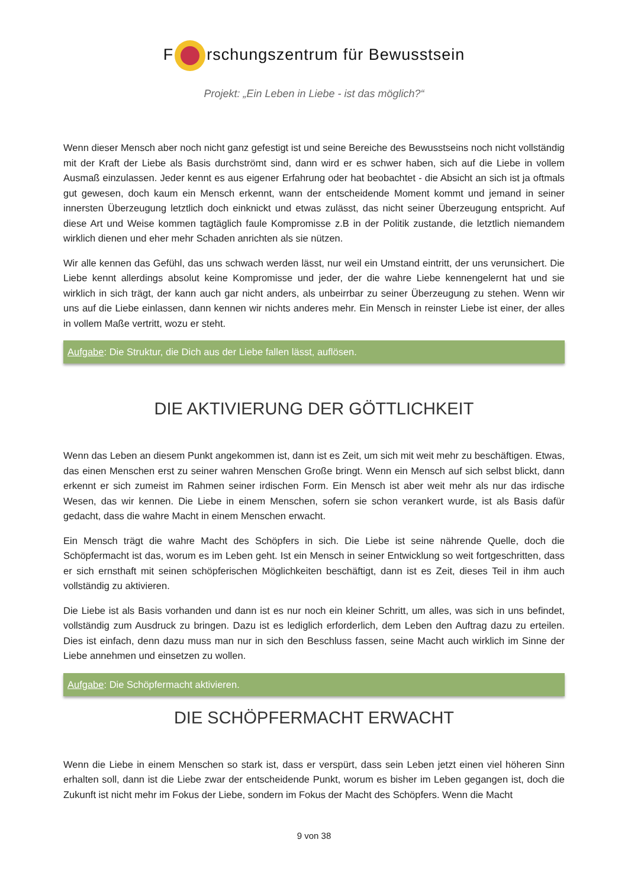F rschungszentrum für Bewusstsein
Projekt: „Ein Leben in Liebe - ist das möglich?“
Wenn dieser Mensch aber noch nicht ganz gefestigt ist und seine Bereiche des Bewusstseins noch nicht vollständig mit der Kraft der Liebe als Basis durchströmt sind, dann wird er es schwer haben, sich auf die Liebe in vollem Ausmaß einzulassen. Jeder kennt es aus eigener Erfahrung oder hat beobachtet - die Absicht an sich ist ja oftmals gut gewesen, doch kaum ein Mensch erkennt, wann der entscheidende Moment kommt und jemand in seiner innersten Überzeugung letztlich doch einknickt und etwas zulässt, das nicht seiner Überzeugung entspricht. Auf diese Art und Weise kommen tagtäglich faule Kompromisse z.B in der Politik zustande, die letztlich niemandem wirklich dienen und eher mehr Schaden anrichten als sie nützen.
Wir alle kennen das Gefühl, das uns schwach werden lässt, nur weil ein Umstand eintritt, der uns verunsichert. Die Liebe kennt allerdings absolut keine Kompromisse und jeder, der die wahre Liebe kennengelernt hat und sie wirklich in sich trägt, der kann auch gar nicht anders, als unbeirrbar zu seiner Überzeugung zu stehen. Wenn wir uns auf die Liebe einlassen, dann kennen wir nichts anderes mehr. Ein Mensch in reinster Liebe ist einer, der alles in vollem Maße vertritt, wozu er steht.
Aufgabe: Die Struktur, die Dich aus der Liebe fallen lässt, auflösen.
DIE AKTIVIERUNG DER GÖTTLICHKEIT
Wenn das Leben an diesem Punkt angekommen ist, dann ist es Zeit, um sich mit weit mehr zu beschäftigen. Etwas, das einen Menschen erst zu seiner wahren Menschen Große bringt. Wenn ein Mensch auf sich selbst blickt, dann erkennt er sich zumeist im Rahmen seiner irdischen Form. Ein Mensch ist aber weit mehr als nur das irdische Wesen, das wir kennen. Die Liebe in einem Menschen, sofern sie schon verankert wurde, ist als Basis dafür gedacht, dass die wahre Macht in einem Menschen erwacht.
Ein Mensch trägt die wahre Macht des Schöpfers in sich. Die Liebe ist seine nährende Quelle, doch die Schöpfermacht ist das, worum es im Leben geht. Ist ein Mensch in seiner Entwicklung so weit fortgeschritten, dass er sich ernsthaft mit seinen schöpferischen Möglichkeiten beschäftigt, dann ist es Zeit, dieses Teil in ihm auch vollständig zu aktivieren.
Die Liebe ist als Basis vorhanden und dann ist es nur noch ein kleiner Schritt, um alles, was sich in uns befindet, vollständig zum Ausdruck zu bringen. Dazu ist es lediglich erforderlich, dem Leben den Auftrag dazu zu erteilen. Dies ist einfach, denn dazu muss man nur in sich den Beschluss fassen, seine Macht auch wirklich im Sinne der Liebe annehmen und einsetzen zu wollen.
Aufgabe: Die Schöpfermacht aktivieren.
DIE SCHÖPFERMACHT ERWACHT
Wenn die Liebe in einem Menschen so stark ist, dass er verspürt, dass sein Leben jetzt einen viel höheren Sinn erhalten soll, dann ist die Liebe zwar der entscheidende Punkt, worum es bisher im Leben gegangen ist, doch die Zukunft ist nicht mehr im Fokus der Liebe, sondern im Fokus der Macht des Schöpfers. Wenn die Macht
9 von 38